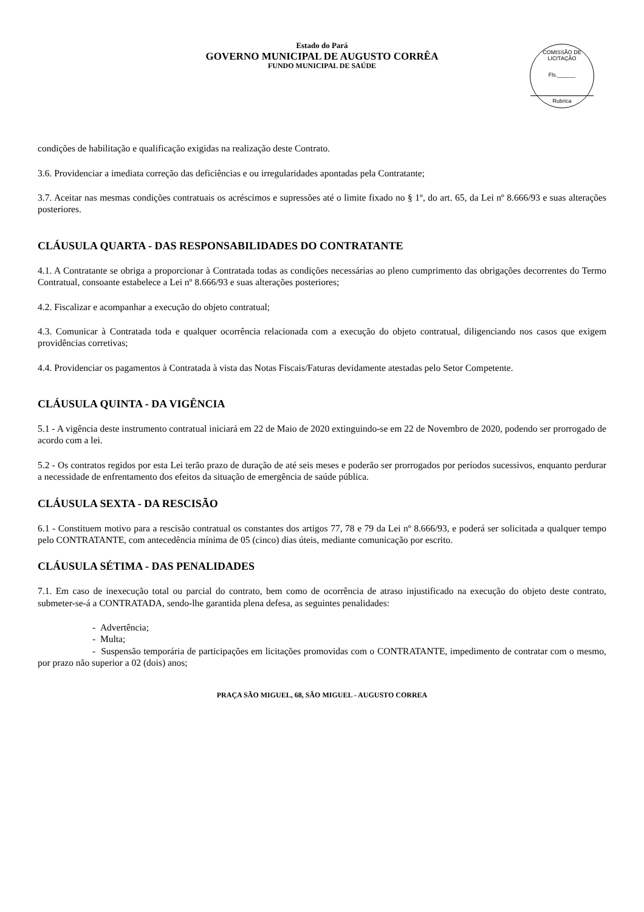Estado do Pará
GOVERNO MUNICIPAL DE AUGUSTO CORRÊA
FUNDO MUNICIPAL DE SAÚDE
COMISSÃO DE LICITAÇÃO
Fls.______
Rubrica
condições de habilitação e qualificação exigidas na realização deste Contrato.
3.6. Providenciar a imediata correção das deficiências e ou irregularidades apontadas pela Contratante;
3.7. Aceitar nas mesmas condições contratuais os acréscimos e supressões até o limite fixado no § 1º, do art. 65, da Lei nº 8.666/93 e suas alterações posteriores.
CLÁUSULA QUARTA - DAS RESPONSABILIDADES DO CONTRATANTE
4.1. A Contratante se obriga a proporcionar à Contratada todas as condições necessárias ao pleno cumprimento das obrigações decorrentes do Termo Contratual, consoante estabelece a Lei nº 8.666/93 e suas alterações posteriores;
4.2. Fiscalizar e acompanhar a execução do objeto contratual;
4.3. Comunicar à Contratada toda e qualquer ocorrência relacionada com a execução do objeto contratual, diligenciando nos casos que exigem providências corretivas;
4.4. Providenciar os pagamentos à Contratada à vista das Notas Fiscais/Faturas devidamente atestadas pelo Setor Competente.
CLÁUSULA QUINTA - DA VIGÊNCIA
5.1 - A vigência deste instrumento contratual iniciará em 22 de Maio de 2020 extinguindo-se em 22 de Novembro de 2020, podendo ser prorrogado de acordo com a lei.
5.2 - Os contratos regidos por esta Lei terão prazo de duração de até seis meses e poderão ser prorrogados por períodos sucessivos, enquanto perdurar a necessidade de enfrentamento dos efeitos da situação de emergência de saúde pública.
CLÁUSULA SEXTA - DA RESCISÃO
6.1 - Constituem motivo para a rescisão contratual os constantes dos artigos 77, 78 e 79 da Lei nº 8.666/93, e poderá ser solicitada a qualquer tempo pelo CONTRATANTE, com antecedência mínima de 05 (cinco) dias úteis, mediante comunicação por escrito.
CLÁUSULA SÉTIMA - DAS PENALIDADES
7.1. Em caso de inexecução total ou parcial do contrato, bem como de ocorrência de atraso injustificado na execução do objeto deste contrato, submeter-se-á a CONTRATADA, sendo-lhe garantida plena defesa, as seguintes penalidades:
- Advertência;
- Multa;
- Suspensão temporária de participações em licitações promovidas com o CONTRATANTE, impedimento de contratar com o mesmo, por prazo não superior a 02 (dois) anos;
PRAÇA SÃO MIGUEL, 68, SÃO MIGUEL - AUGUSTO CORREA